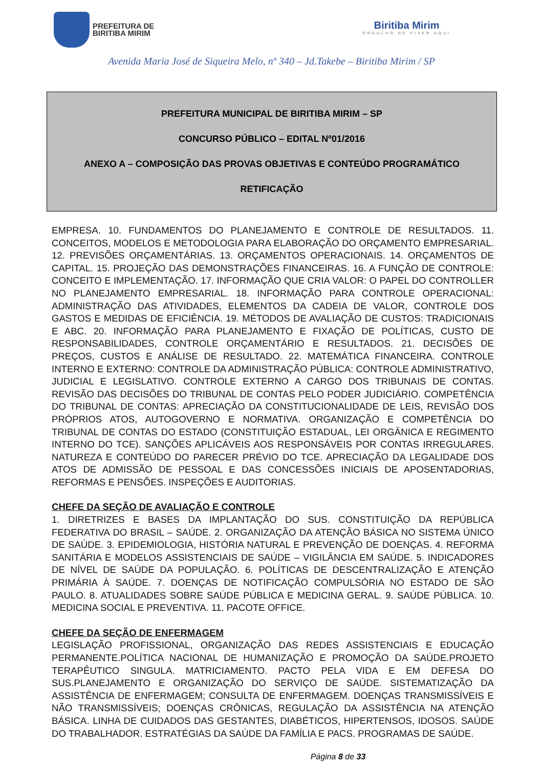PREFEITURA DE
BIRITIBA MIRIM
Biritiba Mirim
ORGULHO DE VIVER AQUI
Avenida Maria José de Siqueira Melo, nº 340 – Jd.Takebe – Biritiba Mirim / SP
PREFEITURA MUNICIPAL DE BIRITIBA MIRIM – SP
CONCURSO PÚBLICO – EDITAL Nº01/2016
ANEXO A – COMPOSIÇÃO DAS PROVAS OBJETIVAS E CONTEÚDO PROGRAMÁTICO
RETIFICAÇÃO
EMPRESA. 10. FUNDAMENTOS DO PLANEJAMENTO E CONTROLE DE RESULTADOS. 11. CONCEITOS, MODELOS E METODOLOGIA PARA ELABORAÇÃO DO ORÇAMENTO EMPRESARIAL. 12. PREVISÕES ORÇAMENTÁRIAS. 13. ORÇAMENTOS OPERACIONAIS. 14. ORÇAMENTOS DE CAPITAL. 15. PROJEÇÃO DAS DEMONSTRAÇÕES FINANCEIRAS. 16. A FUNÇÃO DE CONTROLE: CONCEITO E IMPLEMENTAÇÃO. 17. INFORMAÇÃO QUE CRIA VALOR: O PAPEL DO CONTROLLER NO PLANEJAMENTO EMPRESARIAL. 18. INFORMAÇÃO PARA CONTROLE OPERACIONAL: ADMINISTRAÇÃO DAS ATIVIDADES, ELEMENTOS DA CADEIA DE VALOR, CONTROLE DOS GASTOS E MEDIDAS DE EFICIÊNCIA. 19. MÉTODOS DE AVALIAÇÃO DE CUSTOS: TRADICIONAIS E ABC. 20. INFORMAÇÃO PARA PLANEJAMENTO E FIXAÇÃO DE POLÍTICAS, CUSTO DE RESPONSABILIDADES, CONTROLE ORÇAMENTÁRIO E RESULTADOS. 21. DECISÕES DE PREÇOS, CUSTOS E ANÁLISE DE RESULTADO. 22. MATEMÁTICA FINANCEIRA. CONTROLE INTERNO E EXTERNO: CONTROLE DA ADMINISTRAÇÃO PÚBLICA: CONTROLE ADMINISTRATIVO, JUDICIAL E LEGISLATIVO. CONTROLE EXTERNO A CARGO DOS TRIBUNAIS DE CONTAS. REVISÃO DAS DECISÕES DO TRIBUNAL DE CONTAS PELO PODER JUDICIÁRIO. COMPETÊNCIA DO TRIBUNAL DE CONTAS: APRECIAÇÃO DA CONSTITUCIONALIDADE DE LEIS, REVISÃO DOS PRÓPRIOS ATOS, AUTOGOVERNO E NORMATIVA. ORGANIZAÇÃO E COMPETÊNCIA DO TRIBUNAL DE CONTAS DO ESTADO (CONSTITUIÇÃO ESTADUAL, LEI ORGÂNICA E REGIMENTO INTERNO DO TCE). SANÇÕES APLICÁVEIS AOS RESPONSÁVEIS POR CONTAS IRREGULARES. NATUREZA E CONTEÚDO DO PARECER PRÉVIO DO TCE. APRECIAÇÃO DA LEGALIDADE DOS ATOS DE ADMISSÃO DE PESSOAL E DAS CONCESSÕES INICIAIS DE APOSENTADORIAS, REFORMAS E PENSÕES. INSPEÇÕES E AUDITORIAS.
CHEFE DA SEÇÃO DE AVALIAÇÃO E CONTROLE
1. DIRETRIZES E BASES DA IMPLANTAÇÃO DO SUS. CONSTITUIÇÃO DA REPÚBLICA FEDERATIVA DO BRASIL – SAÚDE. 2. ORGANIZAÇÃO DA ATENÇÃO BÁSICA NO SISTEMA ÚNICO DE SAÚDE. 3. EPIDEMIOLOGIA, HISTÓRIA NATURAL E PREVENÇÃO DE DOENÇAS. 4. REFORMA SANITÁRIA E MODELOS ASSISTENCIAIS DE SAÚDE – VIGILÂNCIA EM SAÚDE. 5. INDICADORES DE NÍVEL DE SAÚDE DA POPULAÇÃO. 6. POLÍTICAS DE DESCENTRALIZAÇÃO E ATENÇÃO PRIMÁRIA À SAÚDE. 7. DOENÇAS DE NOTIFICAÇÃO COMPULSÓRIA NO ESTADO DE SÃO PAULO. 8. ATUALIDADES SOBRE SAÚDE PÚBLICA E MEDICINA GERAL. 9. SAÚDE PÚBLICA. 10. MEDICINA SOCIAL E PREVENTIVA. 11. PACOTE OFFICE.
CHEFE DA SEÇÃO DE ENFERMAGEM
LEGISLAÇÃO PROFISSIONAL, ORGANIZAÇÃO DAS REDES ASSISTENCIAIS E EDUCAÇÃO PERMANENTE.POLÍTICA NACIONAL DE HUMANIZAÇÃO E PROMOÇÃO DA SAÚDE.PROJETO TERAPÊUTICO SINGULA. MATRICIAMENTO. PACTO PELA VIDA E EM DEFESA DO SUS.PLANEJAMENTO E ORGANIZAÇÃO DO SERVIÇO DE SAÚDE. SISTEMATIZAÇÃO DA ASSISTÊNCIA DE ENFERMAGEM; CONSULTA DE ENFERMAGEM. DOENÇAS TRANSMISSÍVEIS E NÃO TRANSMISSÍVEIS; DOENÇAS CRÔNICAS, REGULAÇÃO DA ASSISTÊNCIA NA ATENÇÃO BÁSICA. LINHA DE CUIDADOS DAS GESTANTES, DIABÉTICOS, HIPERTENSOS, IDOSOS. SAÚDE DO TRABALHADOR. ESTRATÉGIAS DA SAÚDE DA FAMÍLIA E PACS. PROGRAMAS DE SAÚDE.
Página 8 de 33